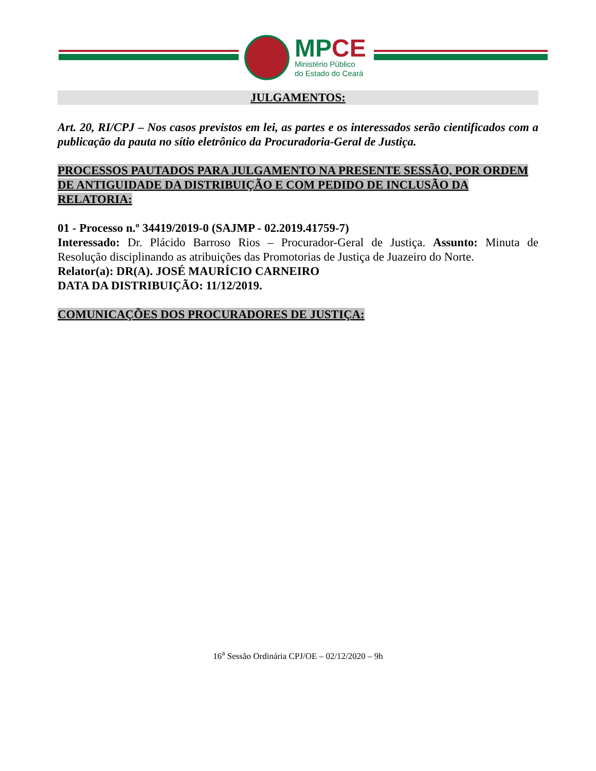MP CE
Ministério Público
do Estado do Ceará
JULGAMENTOS:
Art. 20, RI/CPJ – Nos casos previstos em lei, as partes e os interessados serão cientificados com a publicação da pauta no sítio eletrônico da Procuradoria-Geral de Justiça.
PROCESSOS PAUTADOS PARA JULGAMENTO NA PRESENTE SESSÃO, POR ORDEM DE ANTIGUIDADE DA DISTRIBUIÇÃO E COM PEDIDO DE INCLUSÃO DA RELATORIA:
01 - Processo n.º 34419/2019-0 (SAJMP - 02.2019.41759-7)
Interessado: Dr. Plácido Barroso Rios – Procurador-Geral de Justiça. Assunto: Minuta de Resolução disciplinando as atribuições das Promotorias de Justiça de Juazeiro do Norte.
Relator(a): DR(A). JOSÉ MAURÍCIO CARNEIRO
DATA DA DISTRIBUIÇÃO: 11/12/2019.
COMUNICAÇÕES DOS PROCURADORES DE JUSTIÇA:
16<sup>a</sup> Sessão Ordinária CPJ/OE – 02/12/2020 – 9h